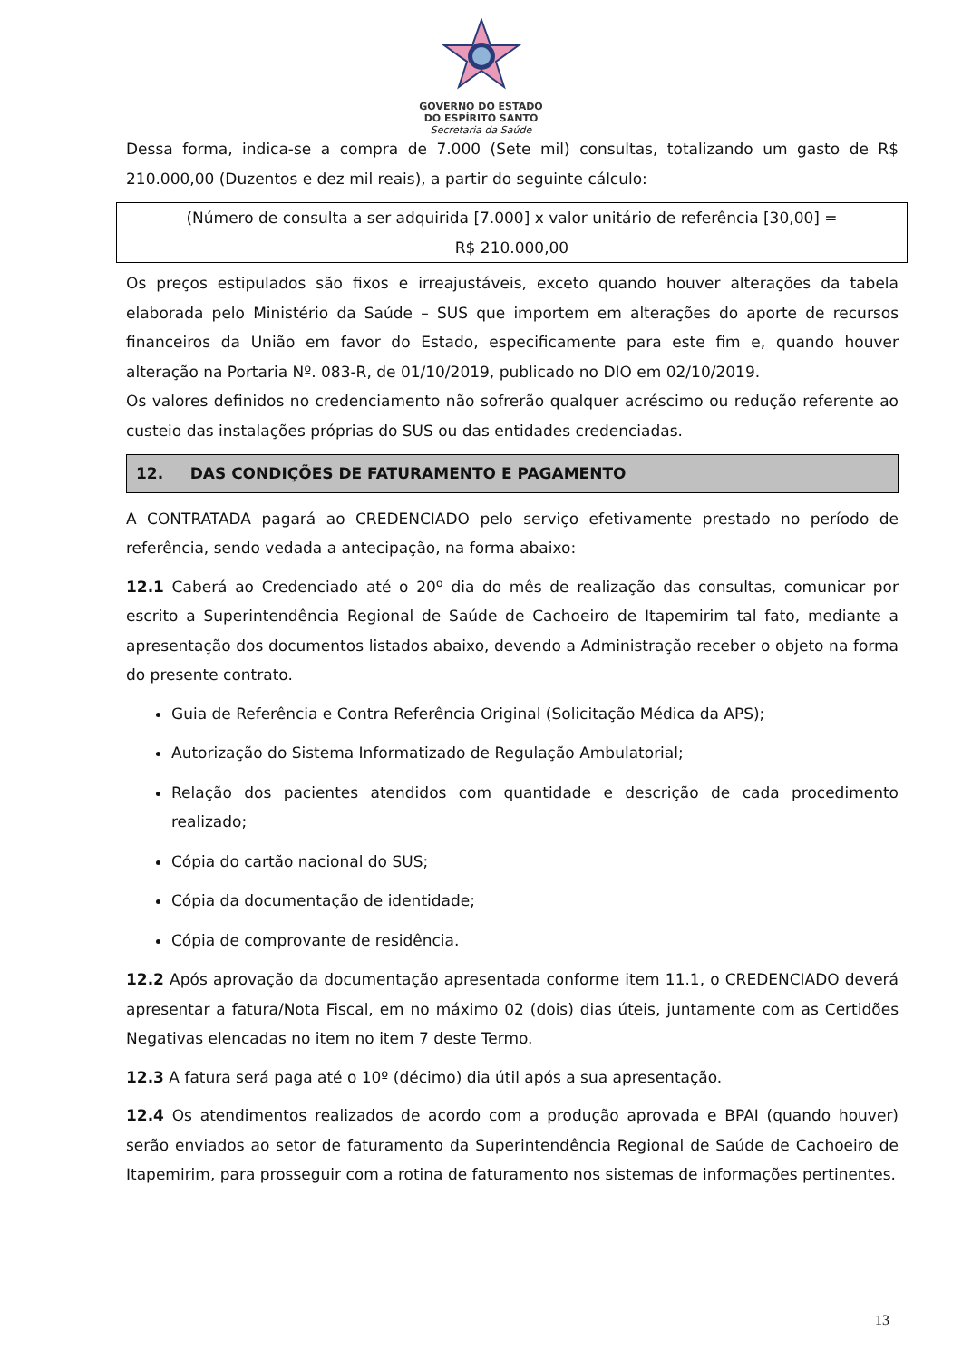GOVERNO DO ESTADO
DO ESPÍRITO SANTO
Secretaria da Saúde
Dessa forma, indica-se a compra de 7.000 (Sete mil) consultas, totalizando um gasto de R$ 210.000,00 (Duzentos e dez mil reais), a partir do seguinte cálculo:
(Número de consulta a ser adquirida [7.000] x valor unitário de referência [30,00] =
R$ 210.000,00
Os preços estipulados são fixos e irreajustáveis, exceto quando houver alterações da tabela elaborada pelo Ministério da Saúde – SUS que importem em alterações do aporte de recursos financeiros da União em favor do Estado, especificamente para este fim e, quando houver alteração na Portaria Nº. 083-R, de 01/10/2019, publicado no DIO em 02/10/2019.
Os valores definidos no credenciamento não sofrerão qualquer acréscimo ou redução referente ao custeio das instalações próprias do SUS ou das entidades credenciadas.
12. DAS CONDIÇÕES DE FATURAMENTO E PAGAMENTO
A CONTRATADA pagará ao CREDENCIADO pelo serviço efetivamente prestado no período de referência, sendo vedada a antecipação, na forma abaixo:
12.1 Caberá ao Credenciado até o 20º dia do mês de realização das consultas, comunicar por escrito a Superintendência Regional de Saúde de Cachoeiro de Itapemirim tal fato, mediante a apresentação dos documentos listados abaixo, devendo a Administração receber o objeto na forma do presente contrato.
Guia de Referência e Contra Referência Original (Solicitação Médica da APS);
Autorização do Sistema Informatizado de Regulação Ambulatorial;
Relação dos pacientes atendidos com quantidade e descrição de cada procedimento realizado;
Cópia do cartão nacional do SUS;
Cópia da documentação de identidade;
Cópia de comprovante de residência.
12.2 Após aprovação da documentação apresentada conforme item 11.1, o CREDENCIADO deverá apresentar a fatura/Nota Fiscal, em no máximo 02 (dois) dias úteis, juntamente com as Certidões Negativas elencadas no item no item 7 deste Termo.
12.3 A fatura será paga até o 10º (décimo) dia útil após a sua apresentação.
12.4 Os atendimentos realizados de acordo com a produção aprovada e BPAI (quando houver) serão enviados ao setor de faturamento da Superintendência Regional de Saúde de Cachoeiro de Itapemirim, para prosseguir com a rotina de faturamento nos sistemas de informações pertinentes.
13